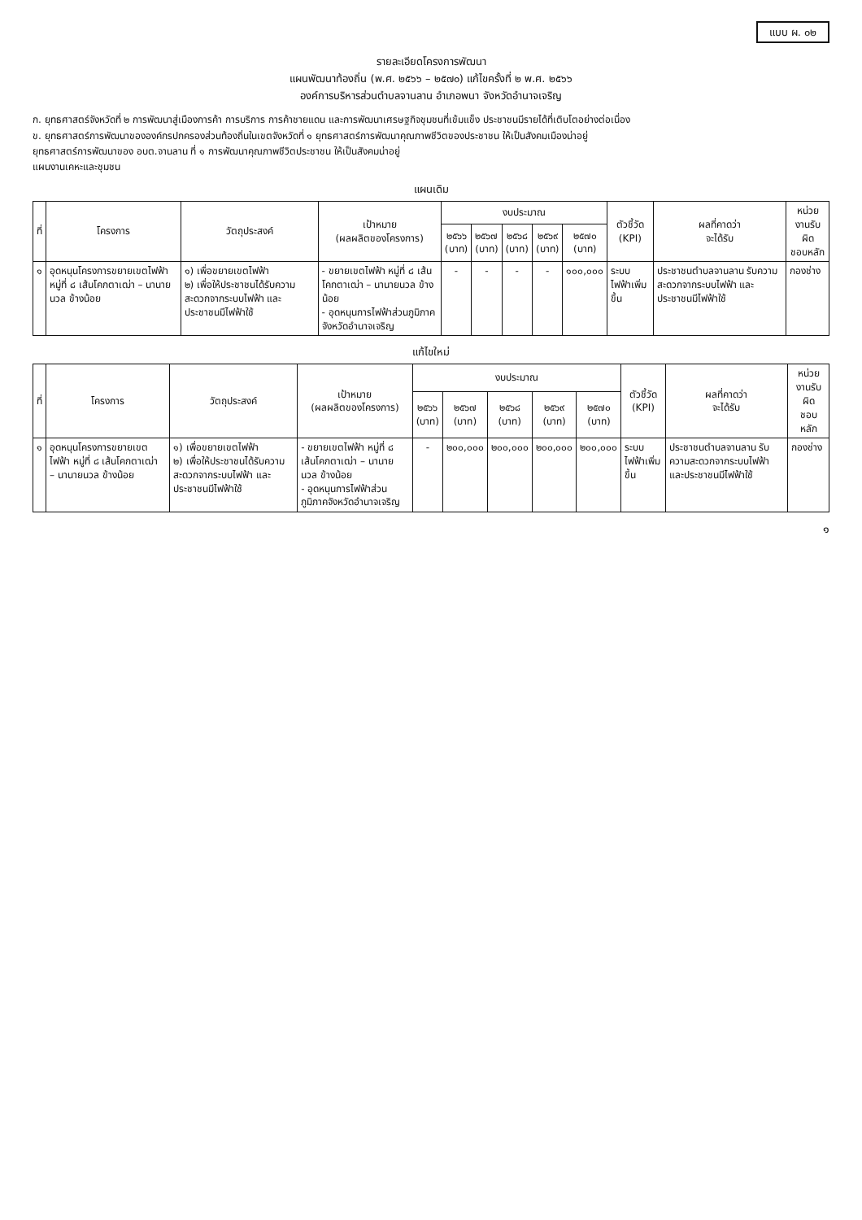แบบ ผ. ๐๒
รายละเอียดโครงการพัฒนา
แผนพัฒนาท้องถิ่น (พ.ศ. ๒๕๖๖ – ๒๕๗๐) แก้ไขครั้งที่ ๒ พ.ศ. ๒๕๖๖
องค์การบริหารส่วนตำบลจานลาน อำเภอพนา จังหวัดอำนาจเจริญ
ก. ยุทธศาสตร์จังหวัดที่ ๒ การพัฒนาสู่เมืองการค้า การบริการ การค้าชายแดน และการพัฒนาเศรษฐกิจชุมชนที่เข้มแข็ง ประชาชนมีรายได้ที่เติบโตอย่างต่อเนื่อง
ข. ยุทธศาสตร์การพัฒนาขององค์กรปกครองส่วนท้องถิ่นในเขตจังหวัดที่ ๑ ยุทธศาสตร์การพัฒนาคุณภาพชีวิตของประชาชน ให้เป็นสังคมเมืองน่าอยู่
ยุทธศาสตร์การพัฒนาของ อบต.จานลาน ที่ ๑ การพัฒนาคุณภาพชีวิตประชาชน ให้เป็นสังคมน่าอยู่
แผนงานเคหะและชุมชน
แผนเดิม
| ที่ | โครงการ | วัตถุประสงค์ | เป้าหมาย (ผลผลิตของโครงการ) | งบประมาณ | | | | | ตัวชี้วัด (KPI) | ผลที่คาดว่า จะได้รับ | หน่วยงานรับผิด ชอบหลัก |
| --- | --- | --- | --- | --- | --- | --- | --- | --- | --- | --- | --- |
| | | | | ๒๕๖๖ (บาท) | ๒๕๖๗ (บาท) | ๒๕๖๘ (บาท) | ๒๕๖๙ (บาท) | ๒๕๗๐ (บาท) | | | |
| ๑ | อุดหนุนโครงการขยายเขตไฟฟ้า หมู่ที่ ๘ เส้นโคกตาเฒ่า – นานายนวล ข้างน้อย | ๑) เพื่อขยายเขตไฟฟ้า ๒) เพื่อให้ประชาชนได้รับความสะดวกจากระบบไฟฟ้า และประชาชนมีไฟฟ้าใช้ | - ขยายเขตไฟฟ้า หมู่ที่ ๘ เส้นโคกตาเฒ่า – นานายนวล ข้างน้อย - อุดหนุนการไฟฟ้าส่วนภูมิภาคจังหวัดอำนาจเจริญ | - | - | - | - | ๑๐๐,๐๐๐ | ระบบไฟฟ้าเพิ่มขึ้น | ประชาชนตำบลจานลาน รับความสะดวกจากระบบไฟฟ้า และประชาชนมีไฟฟ้าใช้ | กองช่าง |
แก้ไขใหม่
| ที่ | โครงการ | วัตถุประสงค์ | เป้าหมาย (ผลผลิตของโครงการ) | งบประมาณ | | | | | ตัวชี้วัด (KPI) | ผลที่คาดว่า จะได้รับ | หน่วยงานรับผิด ชอบหลัก |
| --- | --- | --- | --- | --- | --- | --- | --- | --- | --- | --- | --- |
| | | | | ๒๕๖๖ (บาท) | ๒๕๖๗ (บาท) | ๒๕๖๘ (บาท) | ๒๕๖๙ (บาท) | ๒๕๗๐ (บาท) | | | |
| ๑ | อุดหนุนโครงการขยายเขตไฟฟ้า หมู่ที่ ๘ เส้นโคกตาเฒ่า – นานายนวล ข้างน้อย | ๑) เพื่อขยายเขตไฟฟ้า ๒) เพื่อให้ประชาชนได้รับความสะดวกจากระบบไฟฟ้า และประชาชนมีไฟฟ้าใช้ | - ขยายเขตไฟฟ้า หมู่ที่ ๘ เส้นโคกตาเฒ่า – นานายนวล ข้างน้อย - อุดหนุนการไฟฟ้าส่วนภูมิภาคจังหวัดอำนาจเจริญ | - | ๒๐๐,๐๐๐ | ๒๐๐,๐๐๐ | ๒๐๐,๐๐๐ | ๒๐๐,๐๐๐ | ระบบไฟฟ้าเพิ่มขึ้น | ประชาชนตำบลจานลาน รับความสะดวกจากระบบไฟฟ้า และประชาชนมีไฟฟ้าใช้ | กองช่าง |
๑